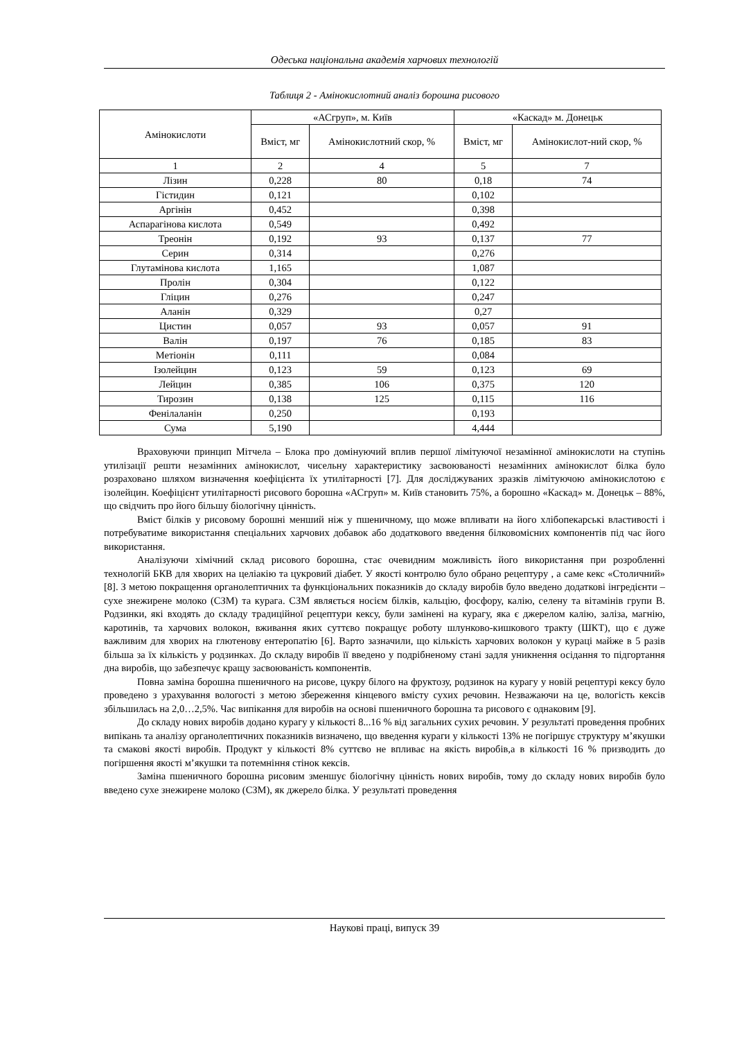Одеська національна академія харчових технологій
Таблиця 2 - Амінокислотний аналіз борошна рисового
| Амінокислоти | «АСгруп», м. Київ | | «Каскад» м. Донецьк | |
| --- | --- | --- | --- | --- |
| | Вміст, мг | Амінокислотний скор, % | Вміст, мг | Амінокислот-ний скор, % |
| 1 | 2 | 4 | 5 | 7 |
| Лізин | 0,228 | 80 | 0,18 | 74 |
| Гістидин | 0,121 | | 0,102 | |
| Аргінін | 0,452 | | 0,398 | |
| Аспарагінова кислота | 0,549 | | 0,492 | |
| Треонін | 0,192 | 93 | 0,137 | 77 |
| Серин | 0,314 | | 0,276 | |
| Глутамінова кислота | 1,165 | | 1,087 | |
| Пролін | 0,304 | | 0,122 | |
| Гліцин | 0,276 | | 0,247 | |
| Аланін | 0,329 | | 0,27 | |
| Цистин | 0,057 | 93 | 0,057 | 91 |
| Валін | 0,197 | 76 | 0,185 | 83 |
| Метіонін | 0,111 | | 0,084 | |
| Ізолейцин | 0,123 | 59 | 0,123 | 69 |
| Лейцин | 0,385 | 106 | 0,375 | 120 |
| Тирозин | 0,138 | 125 | 0,115 | 116 |
| Фенілаланін | 0,250 | | 0,193 | |
| Сума | 5,190 | | 4,444 | |
Враховуючи принцип Мітчела – Блока про домінуючий вплив першої лімітуючої незамінної амінокислоти на ступінь утилізації решти незамінних амінокислот, чисельну характеристику засвоюваності незамінних амінокислот білка було розраховано шляхом визначення коефіцієнта їх утилітарності [7]. Для досліджуваних зразків лімітуючою амінокислотою є ізолейцин. Коефіцієнт утилітарності рисового борошна «АСгруп» м. Київ становить 75%, а борошно «Каскад» м. Донецьк – 88%, що свідчить про його більшу біологічну цінність.
Вміст білків у рисовому борошні менший ніж у пшеничному, що може впливати на його хлібопекарські властивості і потребуватиме використання спеціальних харчових добавок або додаткового введення білковомісних компонентів під час його використання.
Аналізуючи хімічний склад рисового борошна, стає очевидним можливість його використання при розробленні технологій БКВ для хворих на целіакію та цукровий діабет. У якості контролю було обрано рецептуру , а саме кекс «Столичний» [8]. З метою покращення органолептичних та функціональних показників до складу виробів було введено додаткові інгредієнти – сухе знежирене молоко (СЗМ) та курага. СЗМ являється носієм білків, кальцію, фосфору, калію, селену та вітамінів групи В. Родзинки, які входять до складу традиційної рецептури кексу, були замінені на курагу, яка є джерелом калію, заліза, магнію, каротинів, та харчових волокон, вживання яких суттєво покращує роботу шлунково-кишкового тракту (ШКТ), що є дуже важливим для хворих на глютенову ентеропатію [6]. Варто зазначили, що кількість харчових волокон у кураці майже в 5 разів більша за їх кількість у родзинках. До складу виробів її введено у подрібненому стані задля уникнення осідання то підгортання дна виробів, що забезпечує кращу засвоюваність компонентів.
Повна заміна борошна пшеничного на рисове, цукру білого на фруктозу, родзинок на курагу у новій рецептурі кексу було проведено з урахування вологості з метою збереження кінцевого вмісту сухих речовин. Незважаючи на це, вологість кексів збільшилась на 2,0…2,5%. Час випікання для виробів на основі пшеничного борошна та рисового є однаковим [9].
До складу нових виробів додано курагу у кількості 8...16 % від загальних сухих речовин. У результаті проведення пробних випікань та аналізу органолептичних показників визначено, що введення кураги у кількості 13% не погіршує структуру м’якушки та смакові якості виробів. Продукт у кількості 8% суттєво не впливає на якість виробів,а в кількості 16 % призводить до погіршення якості м’якушки та потемніння стінок кексів.
Заміна пшеничного борошна рисовим зменшує біологічну цінність нових виробів, тому до складу нових виробів було введено сухе знежирене молоко (СЗМ), як джерело білка. У результаті проведення
Наукові праці, випуск 39